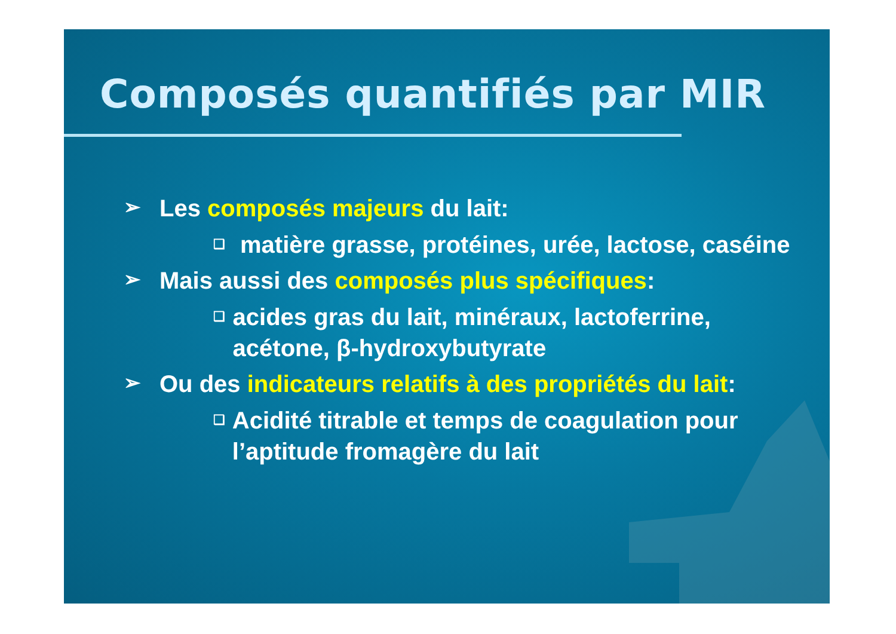Composés quantifiés par MIR
➢ Les composés majeurs du lait:
❑ matière grasse, protéines, urée, lactose, caséine
➢ Mais aussi des composés plus spécifiques:
❑ acides gras du lait, minéraux, lactoferrine, acétone, β-hydroxybutyrate
➢ Ou des indicateurs relatifs à des propriétés du lait:
❑ Acidité titrable et temps de coagulation pour l’aptitude fromagère du lait